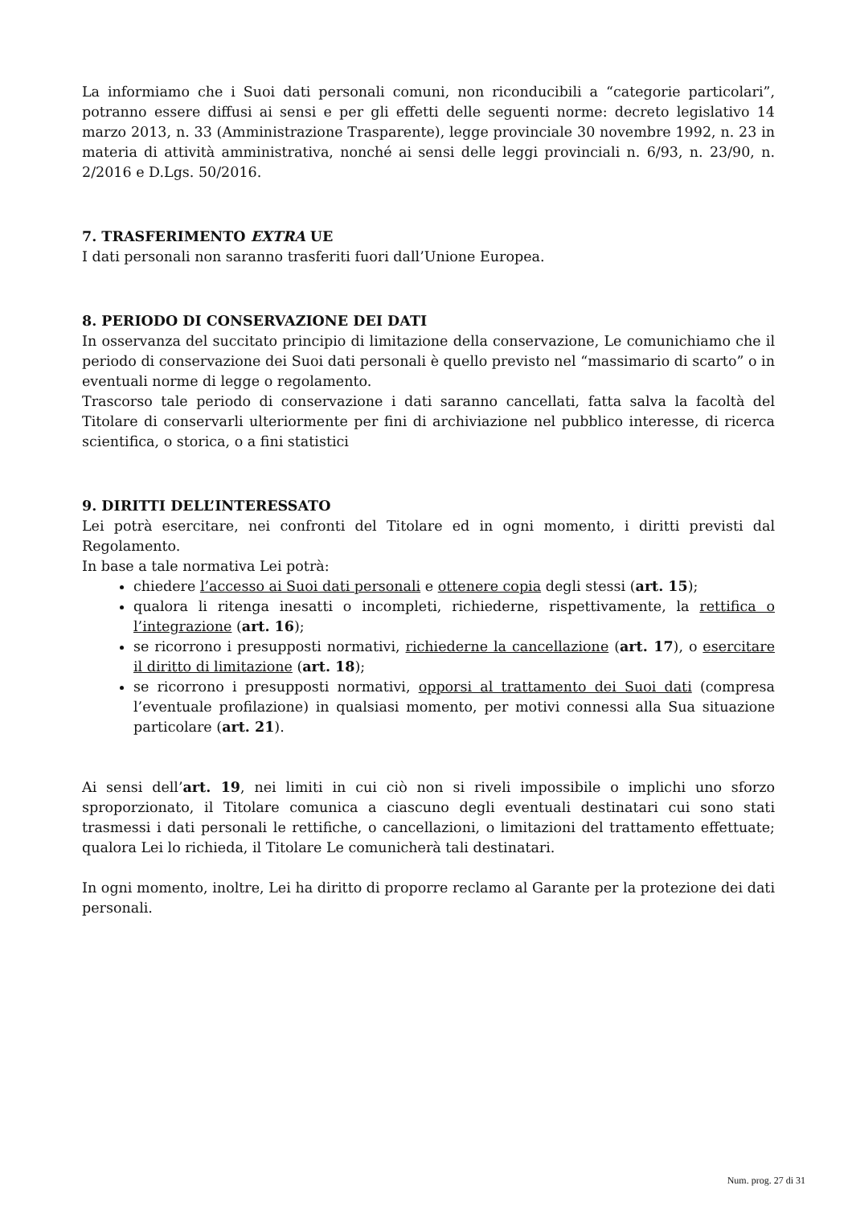La informiamo che i Suoi dati personali comuni, non riconducibili a “categorie particolari”, potranno essere diffusi ai sensi e per gli effetti delle seguenti norme: decreto legislativo 14 marzo 2013, n. 33 (Amministrazione Trasparente), legge provinciale 30 novembre 1992, n. 23 in materia di attività amministrativa, nonché ai sensi delle leggi provinciali n. 6/93, n. 23/90, n. 2/2016 e D.Lgs. 50/2016.
7. TRASFERIMENTO EXTRA UE
I dati personali non saranno trasferiti fuori dall’Unione Europea.
8. PERIODO DI CONSERVAZIONE DEI DATI
In osservanza del succitato principio di limitazione della conservazione, Le comunichiamo che il periodo di conservazione dei Suoi dati personali è quello previsto nel “massimario di scarto” o in eventuali norme di legge o regolamento.
Trascorso tale periodo di conservazione i dati saranno cancellati, fatta salva la facoltà del Titolare di conservarli ulteriormente per fini di archiviazione nel pubblico interesse, di ricerca scientifica, o storica, o a fini statistici
9. DIRITTI DELL’INTERESSATO
Lei potrà esercitare, nei confronti del Titolare ed in ogni momento, i diritti previsti dal Regolamento.
In base a tale normativa Lei potrà:
chiedere l’accesso ai Suoi dati personali e ottenere copia degli stessi (art. 15);
qualora li ritenga inesatti o incompleti, richiederne, rispettivamente, la rettifica o l’integrazione (art. 16);
se ricorrono i presupposti normativi, richiederne la cancellazione (art. 17), o esercitare il diritto di limitazione (art. 18);
se ricorrono i presupposti normativi, opporsi al trattamento dei Suoi dati (compresa l’eventuale profilazione) in qualsiasi momento, per motivi connessi alla Sua situazione particolare (art. 21).
Ai sensi dell’art. 19, nei limiti in cui ciò non si riveli impossibile o implichi uno sforzo sproporzionato, il Titolare comunica a ciascuno degli eventuali destinatari cui sono stati trasmessi i dati personali le rettifiche, o cancellazioni, o limitazioni del trattamento effettuate; qualora Lei lo richieda, il Titolare Le comunicherà tali destinatari.
In ogni momento, inoltre, Lei ha diritto di proporre reclamo al Garante per la protezione dei dati personali.
Num. prog. 27 di 31